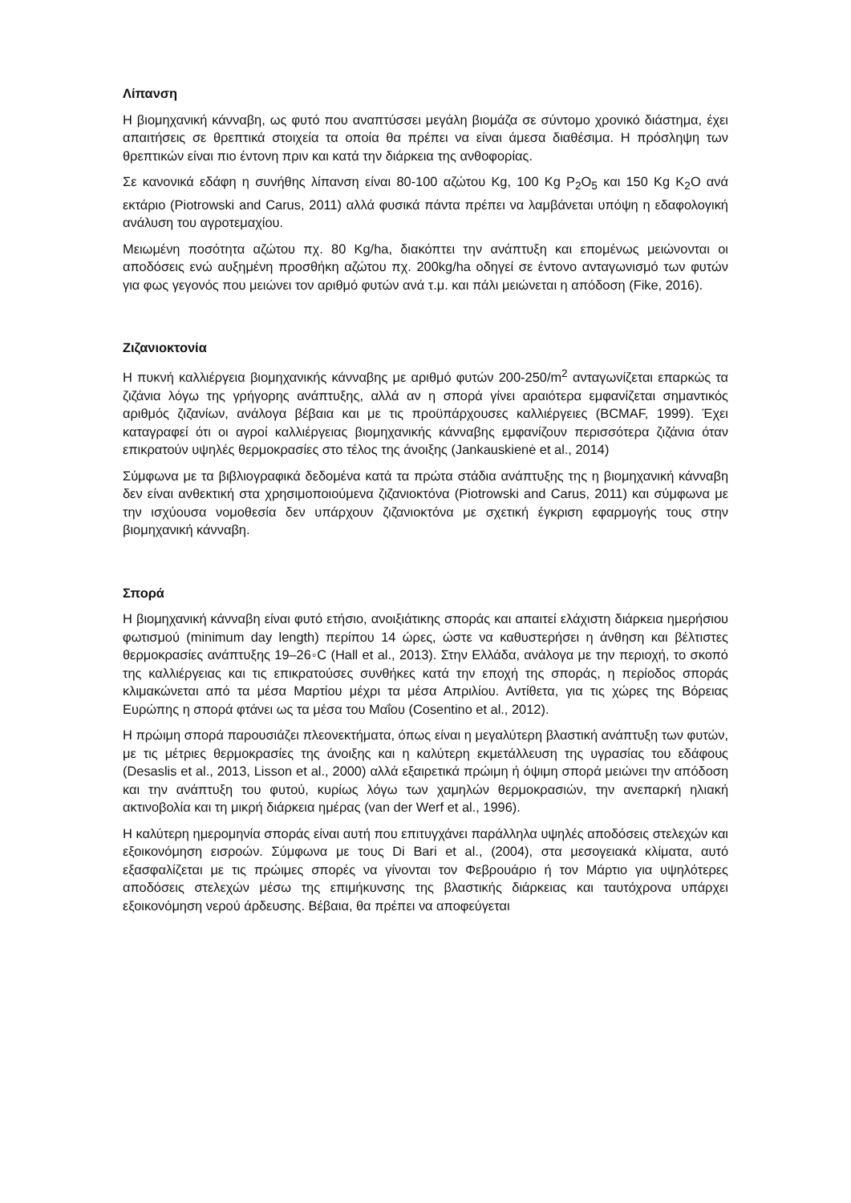Λίπανση
Η βιομηχανική κάνναβη, ως φυτό που αναπτύσσει μεγάλη βιομάζα σε σύντομο χρονικό διάστημα, έχει απαιτήσεις σε θρεπτικά στοιχεία τα οποία θα πρέπει να είναι άμεσα διαθέσιμα. Η πρόσληψη των θρεπτικών είναι πιο έντονη πριν και κατά την διάρκεια της ανθοφορίας.
Σε κανονικά εδάφη η συνήθης λίπανση είναι 80-100 αζώτου Kg, 100 Kg P<sub>2</sub>O<sub>5</sub> και 150 Kg K<sub>2</sub>O ανά εκτάριο (Piotrowski and Carus, 2011) αλλά φυσικά πάντα πρέπει να λαμβάνεται υπόψη η εδαφολογική ανάλυση του αγροτεμαχίου.
Μειωμένη ποσότητα αζώτου πχ. 80 Kg/ha, διακόπτει την ανάπτυξη και επομένως μειώνονται οι αποδόσεις ενώ αυξημένη προσθήκη αζώτου πχ. 200kg/ha οδηγεί σε έντονο ανταγωνισμό των φυτών για φως γεγονός που μειώνει τον αριθμό φυτών ανά τ.μ. και πάλι μειώνεται η απόδοση (Fike, 2016).
Ζιζανιοκτονία
Η πυκνή καλλιέργεια βιομηχανικής κάνναβης με αριθμό φυτών 200-250/m<sup>2</sup> ανταγωνίζεται επαρκώς τα ζιζάνια λόγω της γρήγορης ανάπτυξης, αλλά αν η σπορά γίνει αραιότερα εμφανίζεται σημαντικός αριθμός ζιζανίων, ανάλογα βέβαια και με τις προϋπάρχουσες καλλιέργειες (BCMAF, 1999). Έχει καταγραφεί ότι οι αγροί καλλιέργειας βιομηχανικής κάνναβης εμφανίζουν περισσότερα ζιζάνια όταν επικρατούν υψηλές θερμοκρασίες στο τέλος της άνοιξης (Jankauskienė et al., 2014)
Σύμφωνα με τα βιβλιογραφικά δεδομένα κατά τα πρώτα στάδια ανάπτυξης της η βιομηχανική κάνναβη δεν είναι ανθεκτική στα χρησιμοποιούμενα ζιζανιοκτόνα (Piotrowski and Carus, 2011) και σύμφωνα με την ισχύουσα νομοθεσία δεν υπάρχουν ζιζανιοκτόνα με σχετική έγκριση εφαρμογής τους στην βιομηχανική κάνναβη.
Σπορά
Η βιομηχανική κάνναβη είναι φυτό ετήσιο, ανοιξιάτικης σποράς και απαιτεί ελάχιστη διάρκεια ημερήσιου φωτισμού (minimum day length) περίπου 14 ώρες, ώστε να καθυστερήσει η άνθηση και βέλτιστες θερμοκρασίες ανάπτυξης 19–26◦C (Hall et al., 2013). Στην Ελλάδα, ανάλογα με την περιοχή, το σκοπό της καλλιέργειας και τις επικρατούσες συνθήκες κατά την εποχή της σποράς, η περίοδος σποράς κλιμακώνεται από τα μέσα Μαρτίου μέχρι τα μέσα Απριλίου. Αντίθετα, για τις χώρες της Βόρειας Ευρώπης η σπορά φτάνει ως τα μέσα του Μαΐου (Cosentino et al., 2012).
Η πρώιμη σπορά παρουσιάζει πλεονεκτήματα, όπως είναι η μεγαλύτερη βλαστική ανάπτυξη των φυτών, με τις μέτριες θερμοκρασίες της άνοιξης και η καλύτερη εκμετάλλευση της υγρασίας του εδάφους (Desaslis et al., 2013, Lisson et al., 2000) αλλά εξαιρετικά πρώιμη ή όψιμη σπορά μειώνει την απόδοση και την ανάπτυξη του φυτού, κυρίως λόγω των χαμηλών θερμοκρασιών, την ανεπαρκή ηλιακή ακτινοβολία και τη μικρή διάρκεια ημέρας (van der Werf et al., 1996).
Η καλύτερη ημερομηνία σποράς είναι αυτή που επιτυγχάνει παράλληλα υψηλές αποδόσεις στελεχών και εξοικονόμηση εισροών. Σύμφωνα με τους Di Bari et al., (2004), στα μεσογειακά κλίματα, αυτό εξασφαλίζεται με τις πρώιμες σπορές να γίνονται τον Φεβρουάριο ή τον Μάρτιο για υψηλότερες αποδόσεις στελεχών μέσω της επιμήκυνσης της βλαστικής διάρκειας και ταυτόχρονα υπάρχει εξοικονόμηση νερού άρδευσης. Βέβαια, θα πρέπει να αποφεύγεται